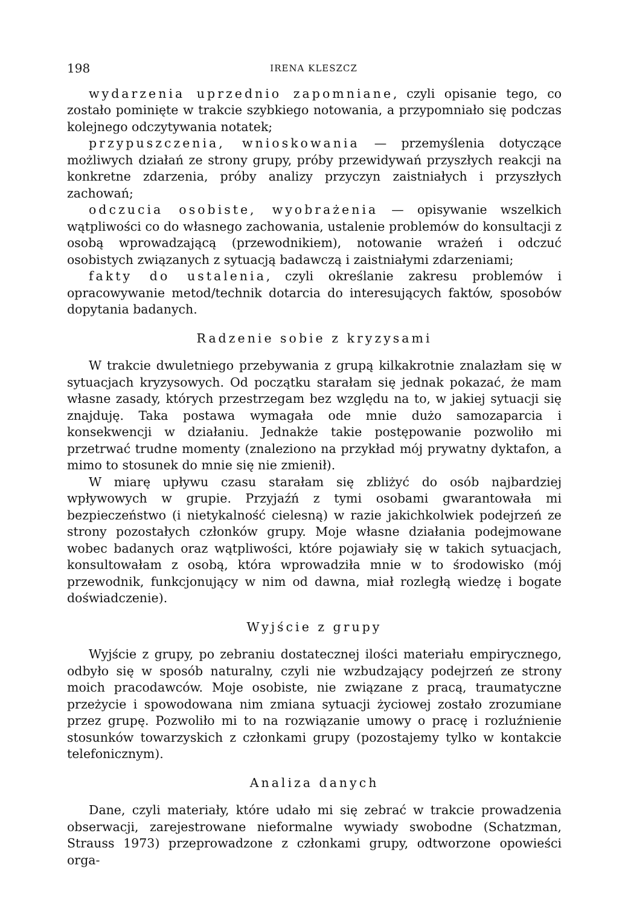198 IRENA KLESZCZ
wydarzenia uprzednio zapomniane, czyli opisanie tego, co zostało pominięte w trakcie szybkiego notowania, a przypomniało się podczas kolejnego odczytywania notatek;
przypuszczenia, wnioskowania — przemyślenia dotyczące możliwych działań ze strony grupy, próby przewidywań przyszłych reakcji na konkretne zdarzenia, próby analizy przyczyn zaistniałych i przyszłych zachowań;
odczucia osobiste, wyobrażenia — opisywanie wszelkich wątpliwości co do własnego zachowania, ustalenie problemów do konsultacji z osobą wprowadzającą (przewodnikiem), notowanie wrażeń i odczuć osobistych związanych z sytuacją badawczą i zaistniałymi zdarzeniami;
fakty do ustalenia, czyli określanie zakresu problemów i opracowywanie metod/technik dotarcia do interesujących faktów, sposobów dopytania badanych.
Radzenie sobie z kryzysami
W trakcie dwuletniego przebywania z grupą kilkakrotnie znalazłam się w sytuacjach kryzysowych. Od początku starałam się jednak pokazać, że mam własne zasady, których przestrzegam bez względu na to, w jakiej sytuacji się znajduję. Taka postawa wymagała ode mnie dużo samozaparcia i konsekwencji w działaniu. Jednakże takie postępowanie pozwoliło mi przetrwać trudne momenty (znaleziono na przykład mój prywatny dyktafon, a mimo to stosunek do mnie się nie zmienił).
W miarę upływu czasu starałam się zbliżyć do osób najbardziej wpływowych w grupie. Przyjaźń z tymi osobami gwarantowała mi bezpieczeństwo (i nietykalność cielesną) w razie jakichkolwiek podejrzeń ze strony pozostałych członków grupy. Moje własne działania podejmowane wobec badanych oraz wątpliwości, które pojawiały się w takich sytuacjach, konsultowałam z osobą, która wprowadziła mnie w to środowisko (mój przewodnik, funkcjonujący w nim od dawna, miał rozległą wiedzę i bogate doświadczenie).
Wyjście z grupy
Wyjście z grupy, po zebraniu dostatecznej ilości materiału empirycznego, odbyło się w sposób naturalny, czyli nie wzbudzający podejrzeń ze strony moich pracodawców. Moje osobiste, nie związane z pracą, traumatyczne przeżycie i spowodowana nim zmiana sytuacji życiowej zostało zrozumiane przez grupę. Pozwoliło mi to na rozwiązanie umowy o pracę i rozluźnienie stosunków towarzyskich z członkami grupy (pozostajemy tylko w kontakcie telefonicznym).
Analiza danych
Dane, czyli materiały, które udało mi się zebrać w trakcie prowadzenia obserwacji, zarejestrowane nieformalne wywiady swobodne (Schatzman, Strauss 1973) przeprowadzone z członkami grupy, odtworzone opowieści orga-